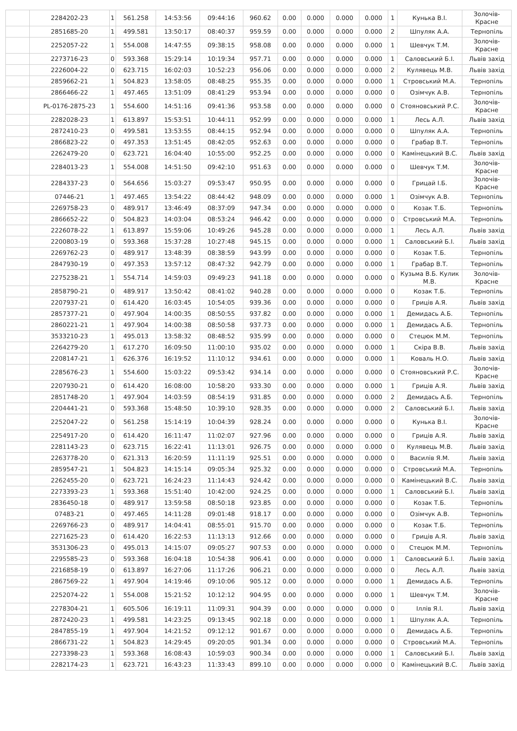| | 2284202-23 | 1 | 561.258 | 14:53:56 | 09:44:16 | 960.62 | 0.00 | 0.000 | 0.000 | 0.000 | 1 | Кунька В.І. | Золочів-Красне |
| | 2851685-20 | 1 | 499.581 | 13:50:17 | 08:40:37 | 959.59 | 0.00 | 0.000 | 0.000 | 0.000 | 2 | Шпуляк А.А. | Тернопіль |
| | 2252057-22 | 1 | 554.008 | 14:47:55 | 09:38:15 | 958.08 | 0.00 | 0.000 | 0.000 | 0.000 | 1 | Шевчук Т.М. | Золочів-Красне |
| | 2273716-23 | 0 | 593.368 | 15:29:14 | 10:19:34 | 957.71 | 0.00 | 0.000 | 0.000 | 0.000 | 1 | Саловський Б.І. | Львів захід |
| | 2226004-22 | 0 | 623.715 | 16:02:03 | 10:52:23 | 956.06 | 0.00 | 0.000 | 0.000 | 0.000 | 2 | Кулявець М.В. | Львів захід |
| | 2859662-21 | 1 | 504.823 | 13:58:05 | 08:48:25 | 955.35 | 0.00 | 0.000 | 0.000 | 0.000 | 1 | Стровський М.А. | Тернопіль |
| | 2866466-22 | 1 | 497.465 | 13:51:09 | 08:41:29 | 953.94 | 0.00 | 0.000 | 0.000 | 0.000 | 0 | Озімчук А.В. | Тернопіль |
| | PL-0176-2875-23 | 1 | 554.600 | 14:51:16 | 09:41:36 | 953.58 | 0.00 | 0.000 | 0.000 | 0.000 | 0 | Стояновський Р.С. | Золочів-Красне |
| | 2282028-23 | 1 | 613.897 | 15:53:51 | 10:44:11 | 952.99 | 0.00 | 0.000 | 0.000 | 0.000 | 1 | Лесь А.Л. | Львів захід |
| | 2872410-23 | 0 | 499.581 | 13:53:55 | 08:44:15 | 952.94 | 0.00 | 0.000 | 0.000 | 0.000 | 0 | Шпуляк А.А. | Тернопіль |
| | 2866823-22 | 0 | 497.353 | 13:51:45 | 08:42:05 | 952.63 | 0.00 | 0.000 | 0.000 | 0.000 | 0 | Грабар В.Т. | Тернопіль |
| | 2262479-20 | 0 | 623.721 | 16:04:40 | 10:55:00 | 952.25 | 0.00 | 0.000 | 0.000 | 0.000 | 0 | Камінецький В.С. | Львів захід |
| | 2284013-23 | 1 | 554.008 | 14:51:50 | 09:42:10 | 951.63 | 0.00 | 0.000 | 0.000 | 0.000 | 0 | Шевчук Т.М. | Золочів-Красне |
| | 2284337-23 | 0 | 564.656 | 15:03:27 | 09:53:47 | 950.95 | 0.00 | 0.000 | 0.000 | 0.000 | 0 | Грицай І.Б. | Золочів-Красне |
| | 07446-21 | 1 | 497.465 | 13:54:22 | 08:44:42 | 948.09 | 0.00 | 0.000 | 0.000 | 0.000 | 1 | Озімчук А.В. | Тернопіль |
| | 2269758-23 | 0 | 489.917 | 13:46:49 | 08:37:09 | 947.34 | 0.00 | 0.000 | 0.000 | 0.000 | 0 | Козак Т.Б. | Тернопіль |
| | 2866652-22 | 0 | 504.823 | 14:03:04 | 08:53:24 | 946.42 | 0.00 | 0.000 | 0.000 | 0.000 | 0 | Стровський М.А. | Тернопіль |
| | 2226078-22 | 1 | 613.897 | 15:59:06 | 10:49:26 | 945.28 | 0.00 | 0.000 | 0.000 | 0.000 | 1 | Лесь А.Л. | Львів захід |
| | 2200803-19 | 0 | 593.368 | 15:37:28 | 10:27:48 | 945.15 | 0.00 | 0.000 | 0.000 | 0.000 | 1 | Саловський Б.І. | Львів захід |
| | 2269762-23 | 0 | 489.917 | 13:48:39 | 08:38:59 | 943.99 | 0.00 | 0.000 | 0.000 | 0.000 | 0 | Козак Т.Б. | Тернопіль |
| | 2847930-19 | 0 | 497.353 | 13:57:12 | 08:47:32 | 942.79 | 0.00 | 0.000 | 0.000 | 0.000 | 1 | Грабар В.Т. | Тернопіль |
| | 2275238-21 | 1 | 554.714 | 14:59:03 | 09:49:23 | 941.18 | 0.00 | 0.000 | 0.000 | 0.000 | 0 | Кузьма В.Б. Кулик М.В. | Золочів-Красне |
| | 2858790-21 | 0 | 489.917 | 13:50:42 | 08:41:02 | 940.28 | 0.00 | 0.000 | 0.000 | 0.000 | 0 | Козак Т.Б. | Тернопіль |
| | 2207937-21 | 0 | 614.420 | 16:03:45 | 10:54:05 | 939.36 | 0.00 | 0.000 | 0.000 | 0.000 | 0 | Гриців А.Я. | Львів захід |
| | 2857377-21 | 0 | 497.904 | 14:00:35 | 08:50:55 | 937.82 | 0.00 | 0.000 | 0.000 | 0.000 | 1 | Демидась А.Б. | Тернопіль |
| | 2860221-21 | 1 | 497.904 | 14:00:38 | 08:50:58 | 937.73 | 0.00 | 0.000 | 0.000 | 0.000 | 1 | Демидась А.Б. | Тернопіль |
| | 3533210-23 | 1 | 495.013 | 13:58:32 | 08:48:52 | 935.99 | 0.00 | 0.000 | 0.000 | 0.000 | 0 | Стецюк М.М. | Тернопіль |
| | 2264279-20 | 1 | 617.270 | 16:09:50 | 11:00:10 | 935.02 | 0.00 | 0.000 | 0.000 | 0.000 | 1 | Скіра В.В. | Львів захід |
| | 2208147-21 | 1 | 626.376 | 16:19:52 | 11:10:12 | 934.61 | 0.00 | 0.000 | 0.000 | 0.000 | 1 | Коваль Н.О. | Львів захід |
| | 2285676-23 | 1 | 554.600 | 15:03:22 | 09:53:42 | 934.14 | 0.00 | 0.000 | 0.000 | 0.000 | 0 | Стояновський Р.С. | Золочів-Красне |
| | 2207930-21 | 0 | 614.420 | 16:08:00 | 10:58:20 | 933.30 | 0.00 | 0.000 | 0.000 | 0.000 | 1 | Гриців А.Я. | Львів захід |
| | 2851748-20 | 1 | 497.904 | 14:03:59 | 08:54:19 | 931.85 | 0.00 | 0.000 | 0.000 | 0.000 | 2 | Демидась А.Б. | Тернопіль |
| | 2204441-21 | 0 | 593.368 | 15:48:50 | 10:39:10 | 928.35 | 0.00 | 0.000 | 0.000 | 0.000 | 2 | Саловський Б.І. | Львів захід |
| | 2252047-22 | 0 | 561.258 | 15:14:19 | 10:04:39 | 928.24 | 0.00 | 0.000 | 0.000 | 0.000 | 0 | Кунька В.І. | Золочів-Красне |
| | 2254917-20 | 0 | 614.420 | 16:11:47 | 11:02:07 | 927.96 | 0.00 | 0.000 | 0.000 | 0.000 | 0 | Гриців А.Я. | Львів захід |
| | 2281143-23 | 0 | 623.715 | 16:22:41 | 11:13:01 | 926.75 | 0.00 | 0.000 | 0.000 | 0.000 | 0 | Кулявець М.В. | Львів захід |
| | 2263778-20 | 0 | 621.313 | 16:20:59 | 11:11:19 | 925.51 | 0.00 | 0.000 | 0.000 | 0.000 | 0 | Василів Я.М. | Львів захід |
| | 2859547-21 | 1 | 504.823 | 14:15:14 | 09:05:34 | 925.32 | 0.00 | 0.000 | 0.000 | 0.000 | 0 | Стровський М.А. | Тернопіль |
| | 2262455-20 | 0 | 623.721 | 16:24:23 | 11:14:43 | 924.42 | 0.00 | 0.000 | 0.000 | 0.000 | 0 | Камінецький В.С. | Львів захід |
| | 2273393-23 | 1 | 593.368 | 15:51:40 | 10:42:00 | 924.25 | 0.00 | 0.000 | 0.000 | 0.000 | 1 | Саловський Б.І. | Львів захід |
| | 2836450-18 | 0 | 489.917 | 13:59:58 | 08:50:18 | 923.85 | 0.00 | 0.000 | 0.000 | 0.000 | 0 | Козак Т.Б. | Тернопіль |
| | 07483-21 | 0 | 497.465 | 14:11:28 | 09:01:48 | 918.17 | 0.00 | 0.000 | 0.000 | 0.000 | 0 | Озімчук А.В. | Тернопіль |
| | 2269766-23 | 0 | 489.917 | 14:04:41 | 08:55:01 | 915.70 | 0.00 | 0.000 | 0.000 | 0.000 | 0 | Козак Т.Б. | Тернопіль |
| | 2271625-23 | 0 | 614.420 | 16:22:53 | 11:13:13 | 912.66 | 0.00 | 0.000 | 0.000 | 0.000 | 0 | Гриців А.Я. | Львів захід |
| | 3531306-23 | 0 | 495.013 | 14:15:07 | 09:05:27 | 907.53 | 0.00 | 0.000 | 0.000 | 0.000 | 0 | Стецюк М.М. | Тернопіль |
| | 2295585-23 | 0 | 593.368 | 16:04:18 | 10:54:38 | 906.41 | 0.00 | 0.000 | 0.000 | 0.000 | 1 | Саловський Б.І. | Львів захід |
| | 2216858-19 | 0 | 613.897 | 16:27:06 | 11:17:26 | 906.21 | 0.00 | 0.000 | 0.000 | 0.000 | 0 | Лесь А.Л. | Львів захід |
| | 2867569-22 | 1 | 497.904 | 14:19:46 | 09:10:06 | 905.12 | 0.00 | 0.000 | 0.000 | 0.000 | 1 | Демидась А.Б. | Тернопіль |
| | 2252074-22 | 1 | 554.008 | 15:21:52 | 10:12:12 | 904.95 | 0.00 | 0.000 | 0.000 | 0.000 | 1 | Шевчук Т.М. | Золочів-Красне |
| | 2278304-21 | 1 | 605.506 | 16:19:11 | 11:09:31 | 904.39 | 0.00 | 0.000 | 0.000 | 0.000 | 0 | Іллів Я.І. | Львів захід |
| | 2872420-23 | 1 | 499.581 | 14:23:25 | 09:13:45 | 902.18 | 0.00 | 0.000 | 0.000 | 0.000 | 1 | Шпуляк А.А. | Тернопіль |
| | 2847855-19 | 1 | 497.904 | 14:21:52 | 09:12:12 | 901.67 | 0.00 | 0.000 | 0.000 | 0.000 | 0 | Демидась А.Б. | Тернопіль |
| | 2866731-22 | 1 | 504.823 | 14:29:45 | 09:20:05 | 901.34 | 0.00 | 0.000 | 0.000 | 0.000 | 0 | Стровський М.А. | Тернопіль |
| | 2273398-23 | 1 | 593.368 | 16:08:43 | 10:59:03 | 900.34 | 0.00 | 0.000 | 0.000 | 0.000 | 1 | Саловський Б.І. | Львів захід |
| | 2282174-23 | 1 | 623.721 | 16:43:23 | 11:33:43 | 899.10 | 0.00 | 0.000 | 0.000 | 0.000 | 0 | Камінецький В.С. | Львів захід |